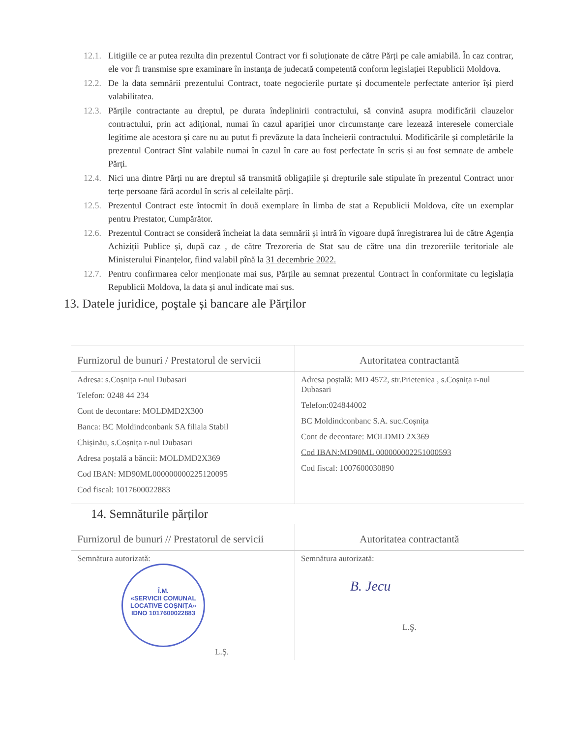12.1. Litigiile ce ar putea rezulta din prezentul Contract vor fi soluționate de către Părți pe cale amiabilă. În caz contrar, ele vor fi transmise spre examinare în instanța de judecată competentă conform legislației Republicii Moldova.
12.2. De la data semnării prezentului Contract, toate negocierile purtate și documentele perfectate anterior își pierd valabilitatea.
12.3. Părțile contractante au dreptul, pe durata îndeplinirii contractului, să convină asupra modificării clauzelor contractului, prin act adițional, numai în cazul apariției unor circumstanțe care lezează interesele comerciale legitime ale acestora și care nu au putut fi prevăzute la data încheierii contractului. Modificările și completările la prezentul Contract Sînt valabile numai în cazul în care au fost perfectate în scris și au fost semnate de ambele Părți.
12.4. Nici una dintre Părți nu are dreptul să transmită obligațiile și drepturile sale stipulate în prezentul Contract unor terțe persoane fără acordul în scris al celeilalte părți.
12.5. Prezentul Contract este întocmit în două exemplare în limba de stat a Republicii Moldova, cîte un exemplar pentru Prestator, Cumpărător.
12.6. Prezentul Contract se consideră încheiat la data semnării și intră în vigoare după înregistrarea lui de către Agenția Achiziții Publice și, după caz , de către Trezoreria de Stat sau de către una din trezoreriile teritoriale ale Ministerului Finanțelor, fiind valabil pînă la 31 decembrie 2022.
12.7. Pentru confirmarea celor menționate mai sus, Părțile au semnat prezentul Contract în conformitate cu legislația Republicii Moldova, la data și anul indicate mai sus.
13. Datele juridice, poştale și bancare ale Părților
| Furnizorul de bunuri / Prestatorul de servicii | Autoritatea contractantă |
| Adresa: s.Coșnița r-nul Dubasari Telefon: 0248 44 234 Cont de decontare: MOLDMD2X300 Banca: BC Moldindconbank SA filiala Stabil Chișinău, s.Coșnița r-nul Dubasari Adresa poștală a băncii: MOLDMD2X369 Cod IBAN: MD90ML000000000225120095 Cod fiscal: 1017600022883 | Adresa poștală: MD 4572, str.Prieteniea , s.Coșnița r-nul Dubasari Telefon:024844002 BC Moldindconbanc S.A. suc.Coșnița Cont de decontare: MOLDMD 2X369 Cod IBAN:MD90ML 000000002251000593 Cod fiscal: 1007600030890 |
| 14. Semnăturile părților | |
| Furnizorul de bunuri // Prestatorul de servicii | Autoritatea contractantă |
| Semnătura autorizată: Î.M. «SERVICII COMUNAL LOCATIVE COȘNIȚA» IDNO 1017600022883 L.Ş. | Semnătura autorizată: B. Jecu L.Ş. |